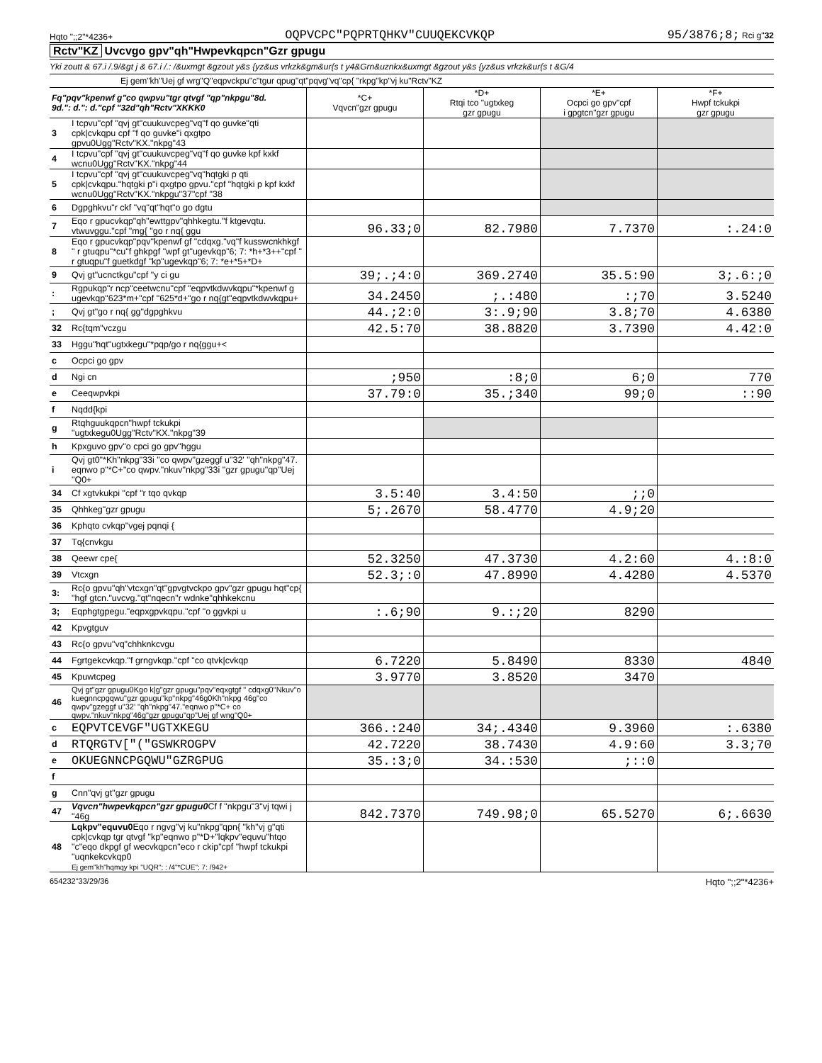Hqto ";;2"*4236+ OQPVCPC"PQPRTQHKV"CUUQEKCVKQP 95/3876;8; Rci g"32
Rctv"KZ Uvcvgo gpv"qh"Hwpevkqpcn"Gzr gpugu
Yki zoutt & 67.i /.9/&gt j & 67.i /.: /&uxmgt &gzout y&s {yz&us vrkzk&gm&ur{s t y4&Grn&uznkx&uxmgt &gzout y&s {yz&us vrkzk&ur{s t &G/4
Ej gem"kh"Uej gf wrg"Q"eqpvckpu"c"tgur qpug"qt"pqvg"vq"cp{ "rkpg"kp"vj ku"Rctv"KZ
| Fq"pqv"kpenwf g"co qwpvu"tgr qtvgf "qp"nkpgu"8d. 9d.": d.": d."cpf "32d"qh"Rctv"XKKK0 | | *C+ Vqvcn"gzr gpugu | *D+ Rtqi tco "ugtxkeg gzr gpugu | *E+ Ocpci go gpv"cpf i gpgtcn"gzr gpugu | *F+ Hwpf tckukpi gzr gpugu |
| --- | --- | --- | --- | --- | --- |
| 3 | I tcpvu"cpf "qvj gt"cuukuvcpeg"vq"f qo guvke"qti cpk/cvkqpu cpf "f qo guvke"i qxgtpo gpvu0Ugg"Rctv"KX."nkpg"43 | | | | |
| 4 | I tcpvu"cpf "qvj gt"cuukuvcpeg"vq"f qo guvke kpf kxkf wcnu0Ugg"Rctv"KX."nkpg"44 | | | | |
| 5 | I tcpvu"cpf "qvj gt"cuukuvcpeg"vq"hqtgki p qti cpk/cvkqpu."hqtgki p"i qxgtpo gpvu."cpf "hqtgki p kpf kxkf wcnu0Ugg"Rctv"KX."nkpgu"37"cpf "38 | | | | |
| 6 | Dgpghkvu"r ckf "vq"qt"hqt"o go dgtu | | | | |
| 7 | Eqo r gpucvkqp"qh"ewttgpv"qhhkegtu."f ktgevqtu. vtwuvggu."cpf "mg{ "go r nq{ ggu | 96.33;0 | 82.7980 | 7.7370 | :.24:0 |
| 8 | Eqo r gpucvkqp"pqv"kpenwf gf "cdqxg."vq"f kusswcnkhkgf " r gtuqpu"*cu"f ghkpgf "wpf gt"ugevkqp"6; 7: *h+*3++"cpf " r gtuqpu"f guetkdgf "kp"ugevkqp"6; 7: *e+*5+*D+ | | | | |
| 9 | Qvj gt"ucnctkgu"cpf "y ci gu | 39;.;4:0 | 369.2740 | 35.5:90 | 3;.6:;0 |
| : | Rgpukqp"r ncp"ceetwcnu"cpf "eqpvtkdwvkqpu"*kpenwf g ugevkqp"623*m+"cpf "625*d+"go r nq{gt"eqpvtkdwvkqpu+ | 34.2450 | ;.:480 | :;70 | 3.5240 |
| ; | Qvj gt"go r nq{ gg"dgpghkvu | 44.;2:0 | 3:.9;90 | 3.8;70 | 4.6380 |
| 32 | Rc{tqm"vczgu | 42.5:70 | 38.8820 | 3.7390 | 4.42:0 |
| 33 | Hggu"hqt"ugtxkegu"*pqp/go r nq{ggu+< | | | | |
| c | Ocpci go gpv | | | | |
| d | Ngi cn | ;950 | :8;0 | 6;0 | 770 |
| e | Ceeqwpvkpi | 37.79:0 | 35.;340 | 99;0 | ::90 |
| f | Nqdd{kpi | | | | |
| g | Rtqhguukqpcn"hwpf tckukpi "ugtxkegu0Ugg"Rctv"KX."nkpg"39 | | | | |
| h | Kpxguvo gpv"o cpci go gpv"hggu | | | | |
| i | Qvj gt0"*Kh"nkpg"33i "co qwpv"gzeggf u"32' "qh"nkpg"47. eqnwo p"*C+"co qwpv."nkuv"nkpg"33i "gzr gpugu"qp"Uej "Q0+ | | | | |
| 34 | Cf xgtvkukpi "cpf "r tqo qvkqp | 3.5:40 | 3.4:50 | ;;0 | |
| 35 | Qhhkeg"gzr gpugu | 5;.2670 | 58.4770 | 4.9;20 | |
| 36 | Kphqto cvkqp"vgej pqnqi { | | | | |
| 37 | Tq{cnvkgu | | | | |
| 38 | Qeewr cpe{ | 52.3250 | 47.3730 | 4.2:60 | 4.:8:0 |
| 39 | Vtcxgn | 52.3;:0 | 47.8990 | 4.4280 | 4.5370 |
| 3: | Rc{o gpvu"qh"vtcxgn"qt"gpvgtvckpo gpv"gzr gpugu hqt"cp{ "hgf gtcn."uvcvg."qt"nqecn"r wdnke"qhhkekcnu | | | | |
| 3; | Eqphgtgpegu."eqpxgpvkqpu."cpf "o ggvkpi u | :.6;90 | 9.:;20 | 8290 | |
| 42 | Kpvgtguv | | | | |
| 43 | Rc{o gpvu"vq"chhknkcvgu | | | | |
| 44 | Fgrtgekcvkqp."f grngvkqp."cpf "co qtvk/cvkqp | 6.7220 | 5.8490 | 8330 | 4840 |
| 45 | Kpuwtcpeg | 3.9770 | 3.8520 | 3470 | |
| 46 | Qvj gt"gzr gpugu0Kgo k/g"gzr gpugu"pqv"eqxgtgf " cdqxg0"Nkuv"o kuegnncpgqwu"gzr gpugu"kp"nkpg"46g0Kh"nkpg 46g"co qwpv"gzeggf u"32' "qh"nkpg"47."eqnwo p"*C+ co qwpv."nkuv"nkpg"46g"gzr gpugu"qp"Uej gf wng"Q0+ | | | | |
| c | EQPVTCEVGF"UGTXKEGU | 366.:240 | 34;.4340 | 9.3960 | :.6380 |
| d | RTQRGTV["("GSWKROGPV | 42.7220 | 38.7430 | 4.9:60 | 3.3;70 |
| e | OKUEGNNCPGQWU"GZRGPUG | 35.:3;0 | 34.:530 | ;::0 | |
| f | | | | | |
| g | Cnn"qvj gt"gzr gpugu | | | | |
| 47 | Vqvcn"hwpevkqpcn"gzr gpugu0 Cf f "nkpgu"3"vj tqwi j "46g | 842.7370 | 749.98;0 | 65.5270 | 6;.6630 |
| 48 | Lqkpv"equvu0 Eqo r ngvg"vj ku"nkpg"qpn{ "kh"vj g"qti cpk/cvkqp tgr qtvgf "kp"eqnwo p"*D+"lqkpv"equvu"htqo "c"eqo dkpgf gf wecvkqpcn"eco r ckip"cpf "hwpf tckukpi "uqnkekcvkqp0 Ej gem"kh"hqmqy kpi "UQR"; : /4"*CUE"; 7: /942+ | | | | |
654232"33/29/36 Hqto ";;2"*4236+